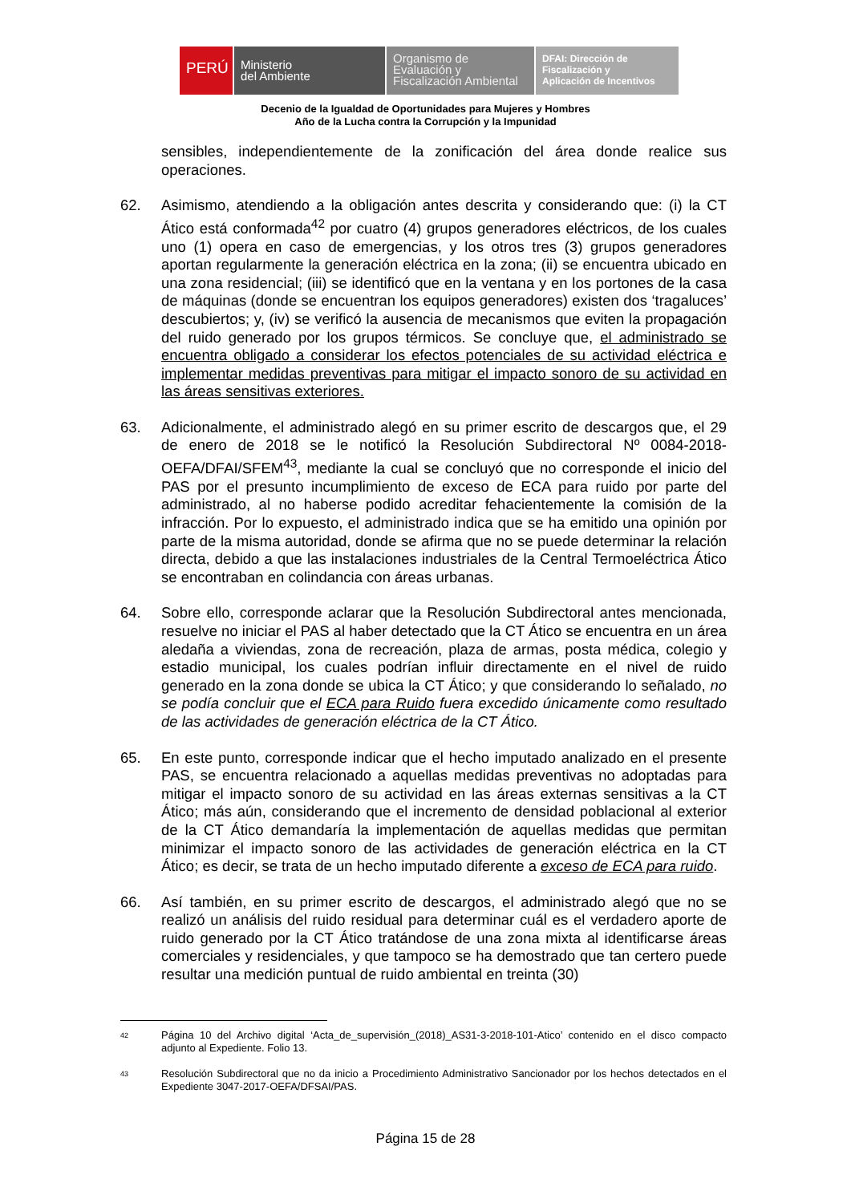PERÚ
Ministerio
del Ambiente
Organismo de
Evaluación y
Fiscalización Ambiental
DFAI: Dirección de
Fiscalización y
Aplicación de Incentivos
Decenio de la Igualdad de Oportunidades para Mujeres y Hombres
Año de la Lucha contra la Corrupción y la Impunidad
sensibles, independientemente de la zonificación del área donde realice sus operaciones.
62. Asimismo, atendiendo a la obligación antes descrita y considerando que: (i) la CT Ático está conformada<sup>42</sup> por cuatro (4) grupos generadores eléctricos, de los cuales uno (1) opera en caso de emergencias, y los otros tres (3) grupos generadores aportan regularmente la generación eléctrica en la zona; (ii) se encuentra ubicado en una zona residencial; (iii) se identificó que en la ventana y en los portones de la casa de máquinas (donde se encuentran los equipos generadores) existen dos ‘tragaluces’ descubiertos; y, (iv) se verificó la ausencia de mecanismos que eviten la propagación del ruido generado por los grupos térmicos. Se concluye que, el administrado se encuentra obligado a considerar los efectos potenciales de su actividad eléctrica e implementar medidas preventivas para mitigar el impacto sonoro de su actividad en las áreas sensitivas exteriores.
63. Adicionalmente, el administrado alegó en su primer escrito de descargos que, el 29 de enero de 2018 se le notificó la Resolución Subdirectoral Nº 0084-2018-OEFA/DFAI/SFEM<sup>43</sup>, mediante la cual se concluyó que no corresponde el inicio del PAS por el presunto incumplimiento de exceso de ECA para ruido por parte del administrado, al no haberse podido acreditar fehacientemente la comisión de la infracción. Por lo expuesto, el administrado indica que se ha emitido una opinión por parte de la misma autoridad, donde se afirma que no se puede determinar la relación directa, debido a que las instalaciones industriales de la Central Termoeléctrica Ático se encontraban en colindancia con áreas urbanas.
64. Sobre ello, corresponde aclarar que la Resolución Subdirectoral antes mencionada, resuelve no iniciar el PAS al haber detectado que la CT Ático se encuentra en un área aledaña a viviendas, zona de recreación, plaza de armas, posta médica, colegio y estadio municipal, los cuales podrían influir directamente en el nivel de ruido generado en la zona donde se ubica la CT Ático; y que considerando lo señalado, no se podía concluir que el ECA para Ruido fuera excedido únicamente como resultado de las actividades de generación eléctrica de la CT Ático.
65. En este punto, corresponde indicar que el hecho imputado analizado en el presente PAS, se encuentra relacionado a aquellas medidas preventivas no adoptadas para mitigar el impacto sonoro de su actividad en las áreas externas sensitivas a la CT Ático; más aún, considerando que el incremento de densidad poblacional al exterior de la CT Ático demandaría la implementación de aquellas medidas que permitan minimizar el impacto sonoro de las actividades de generación eléctrica en la CT Ático; es decir, se trata de un hecho imputado diferente a exceso de ECA para ruido.
66. Así también, en su primer escrito de descargos, el administrado alegó que no se realizó un análisis del ruido residual para determinar cuál es el verdadero aporte de ruido generado por la CT Ático tratándose de una zona mixta al identificarse áreas comerciales y residenciales, y que tampoco se ha demostrado que tan certero puede resultar una medición puntual de ruido ambiental en treinta (30)
42
Página 10 del Archivo digital ‘Acta_de_supervisión_(2018)_AS31-3-2018-101-Atico’ contenido en el disco compacto adjunto al Expediente. Folio 13.
43
Resolución Subdirectoral que no da inicio a Procedimiento Administrativo Sancionador por los hechos detectados en el Expediente 3047-2017-OEFA/DFSAI/PAS.
Página 15 de 28